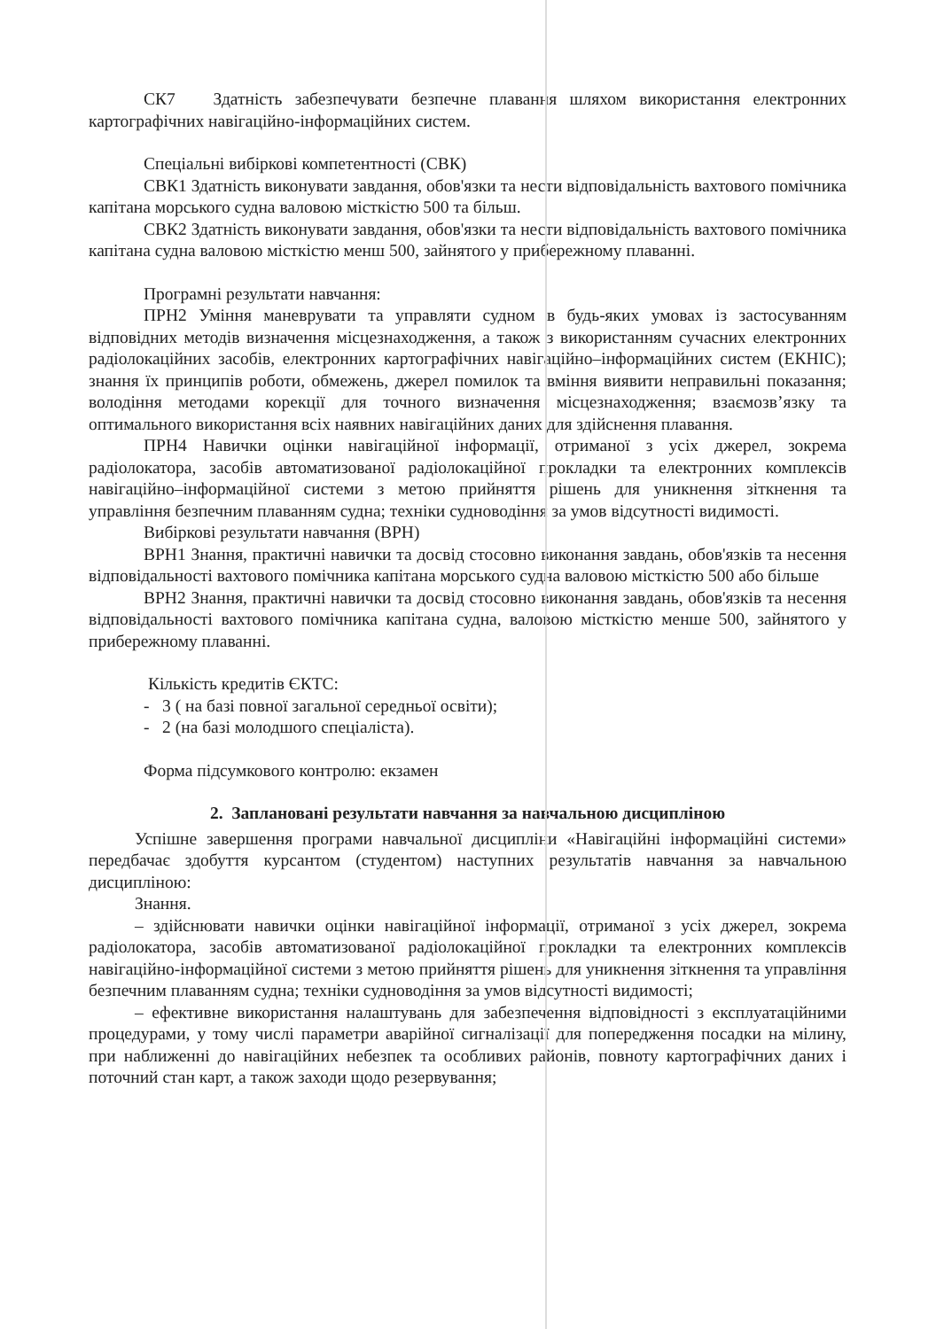СК7 Здатність забезпечувати безпечне плавання шляхом використання електронних картографічних навігаційно-інформаційних систем.
Спеціальні вибіркові компетентності (СВК)
СВК1 Здатність виконувати завдання, обов'язки та нести відповідальність вахтового помічника капітана морського судна валовою місткістю 500 та більш.
СВК2 Здатність виконувати завдання, обов'язки та нести відповідальність вахтового помічника капітана судна валовою місткістю менш 500, зайнятого у прибережному плаванні.
Програмні результати навчання:
ПРН2 Уміння маневрувати та управляти судном в будь-яких умовах із застосуванням відповідних методів визначення місцезнаходження, а також з використанням сучасних електронних радіолокаційних засобів, електронних картографічних навігаційно–інформаційних систем (ЕКНІС); знання їх принципів роботи, обмежень, джерел помилок та вміння виявити неправильні показання; володіння методами корекції для точного визначення місцезнаходження; взаємозв’язку та оптимального використання всіх наявних навігаційних даних для здійснення плавання.
ПРН4 Навички оцінки навігаційної інформації, отриманої з усіх джерел, зокрема радіолокатора, засобів автоматизованої радіолокаційної прокладки та електронних комплексів навігаційно–інформаційної системи з метою прийняття рішень для уникнення зіткнення та управління безпечним плаванням судна; техніки судноводіння за умов відсутності видимості.
Вибіркові результати навчання (ВРН)
ВРН1 Знання, практичні навички та досвід стосовно виконання завдань, обов'язків та несення відповідальності вахтового помічника капітана морського судна валовою місткістю 500 або більше
ВРН2 Знання, практичні навички та досвід стосовно виконання завдань, обов'язків та несення відповідальності вахтового помічника капітана судна, валовою місткістю менше 500, зайнятого у прибережному плаванні.
Кількість кредитів ЄКТС:
- 3 ( на базі повної загальної середньої освіти);
- 2 (на базі молодшого спеціаліста).
Форма підсумкового контролю: екзамен
2. Заплановані результати навчання за навчальною дисципліною
Успішне завершення програми навчальної дисципліни «Навігаційні інформаційні системи» передбачає здобуття курсантом (студентом) наступних результатів навчання за навчальною дисципліною:
Знання.
– здійснювати навички оцінки навігаційної інформації, отриманої з усіх джерел, зокрема радіолокатора, засобів автоматизованої радіолокаційної прокладки та електронних комплексів навігаційно-інформаційної системи з метою прийняття рішень для уникнення зіткнення та управління безпечним плаванням судна; техніки судноводіння за умов відсутності видимості;
– ефективне використання налаштувань для забезпечення відповідності з експлуатаційними процедурами, у тому числі параметри аварійної сигналізації для попередження посадки на мілину, при наближенні до навігаційних небезпек та особливих районів, повноту картографічних даних і поточний стан карт, а також заходи щодо резервування;